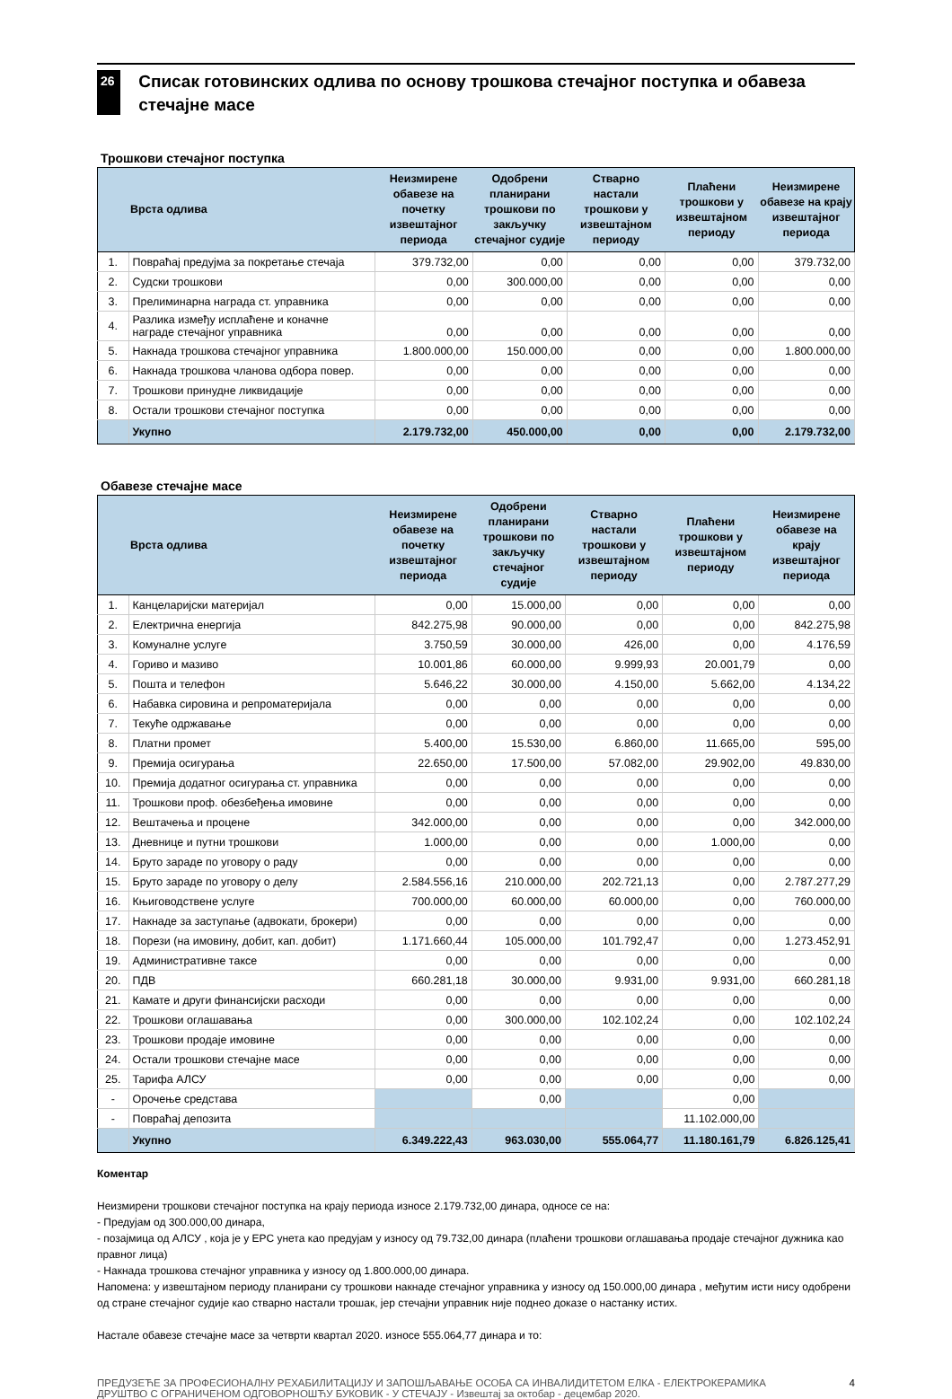26
Списак готовинских одлива по основу трошкова стечајног поступка и обавеза стечајне масе
Трошкови стечајног поступка
| | Врста одлива | Неизмирене обавезе на почетку извештајног периода | Одобрени планирани трошкови по закључку стечајног судије | Стварно настали трошкови у извештајном периоду | Плаћени трошкови у извештајном периоду | Неизмирене обавезе на крају извештајног периода |
| --- | --- | --- | --- | --- | --- | --- |
| 1. | Повраћај предујма за покретање стечаја | 379.732,00 | 0,00 | 0,00 | 0,00 | 379.732,00 |
| 2. | Судски трошкови | 0,00 | 300.000,00 | 0,00 | 0,00 | 0,00 |
| 3. | Прелиминарна награда ст. управника | 0,00 | 0,00 | 0,00 | 0,00 | 0,00 |
| 4. | Разлика између исплаћене и коначне награде стечајног управника | 0,00 | 0,00 | 0,00 | 0,00 | 0,00 |
| 5. | Накнада трошкова стечајног управника | 1.800.000,00 | 150.000,00 | 0,00 | 0,00 | 1.800.000,00 |
| 6. | Накнада трошкова чланова одбора повер. | 0,00 | 0,00 | 0,00 | 0,00 | 0,00 |
| 7. | Трошкови принудне ликвидације | 0,00 | 0,00 | 0,00 | 0,00 | 0,00 |
| 8. | Остали трошкови стечајног поступка | 0,00 | 0,00 | 0,00 | 0,00 | 0,00 |
| | Укупно | 2.179.732,00 | 450.000,00 | 0,00 | 0,00 | 2.179.732,00 |
Обавезе стечајне масе
| | Врста одлива | Неизмирене обавезе на почетку извештајног периода | Одобрени планирани трошкови по закључку стечајног судије | Стварно настали трошкови у извештајном периоду | Плаћени трошкови у извештајном периоду | Неизмирене обавезе на крају извештајног периода |
| --- | --- | --- | --- | --- | --- | --- |
| 1. | Канцеларијски материјал | 0,00 | 15.000,00 | 0,00 | 0,00 | 0,00 |
| 2. | Електрична енергија | 842.275,98 | 90.000,00 | 0,00 | 0,00 | 842.275,98 |
| 3. | Комуналне услуге | 3.750,59 | 30.000,00 | 426,00 | 0,00 | 4.176,59 |
| 4. | Гориво и мазиво | 10.001,86 | 60.000,00 | 9.999,93 | 20.001,79 | 0,00 |
| 5. | Пошта и телефон | 5.646,22 | 30.000,00 | 4.150,00 | 5.662,00 | 4.134,22 |
| 6. | Набавка сировина и репроматеријала | 0,00 | 0,00 | 0,00 | 0,00 | 0,00 |
| 7. | Текуће одржавање | 0,00 | 0,00 | 0,00 | 0,00 | 0,00 |
| 8. | Платни промет | 5.400,00 | 15.530,00 | 6.860,00 | 11.665,00 | 595,00 |
| 9. | Премија осигурања | 22.650,00 | 17.500,00 | 57.082,00 | 29.902,00 | 49.830,00 |
| 10. | Премија додатног осигурања ст. управника | 0,00 | 0,00 | 0,00 | 0,00 | 0,00 |
| 11. | Трошкови проф. обезбеђења имовине | 0,00 | 0,00 | 0,00 | 0,00 | 0,00 |
| 12. | Вештачења и процене | 342.000,00 | 0,00 | 0,00 | 0,00 | 342.000,00 |
| 13. | Дневнице и путни трошкови | 1.000,00 | 0,00 | 0,00 | 1.000,00 | 0,00 |
| 14. | Бруто зараде по уговору о раду | 0,00 | 0,00 | 0,00 | 0,00 | 0,00 |
| 15. | Бруто зараде по уговору о делу | 2.584.556,16 | 210.000,00 | 202.721,13 | 0,00 | 2.787.277,29 |
| 16. | Књиговодствене услуге | 700.000,00 | 60.000,00 | 60.000,00 | 0,00 | 760.000,00 |
| 17. | Накнаде за заступање (адвокати, брокери) | 0,00 | 0,00 | 0,00 | 0,00 | 0,00 |
| 18. | Порези (на имовину, добит, кап. добит) | 1.171.660,44 | 105.000,00 | 101.792,47 | 0,00 | 1.273.452,91 |
| 19. | Административне таксе | 0,00 | 0,00 | 0,00 | 0,00 | 0,00 |
| 20. | ПДВ | 660.281,18 | 30.000,00 | 9.931,00 | 9.931,00 | 660.281,18 |
| 21. | Камате и други финансијски расходи | 0,00 | 0,00 | 0,00 | 0,00 | 0,00 |
| 22. | Трошкови оглашавања | 0,00 | 300.000,00 | 102.102,24 | 0,00 | 102.102,24 |
| 23. | Трошкови продаје имовине | 0,00 | 0,00 | 0,00 | 0,00 | 0,00 |
| 24. | Остали трошкови стечајне масе | 0,00 | 0,00 | 0,00 | 0,00 | 0,00 |
| 25. | Тарифа АЛСУ | 0,00 | 0,00 | 0,00 | 0,00 | 0,00 |
| - | Орочење средстава | | 0,00 | | 0,00 | |
| - | Повраћај депозита | | | | 11.102.000,00 | |
| | Укупно | 6.349.222,43 | 963.030,00 | 555.064,77 | 11.180.161,79 | 6.826.125,41 |
Коментар
Неизмирени трошкови стечајног поступка на крају периода износе 2.179.732,00 динара, односе се на:
- Предујам од 300.000,00 динара,
- позајмица од АЛСУ , која је у ЕРС унета као предујам у износу од 79.732,00 динара (плаћени трошкови оглашавања продаје стечајног дужника као правног лица)
- Накнада трошкова стечајног управника у износу од 1.800.000,00 динара.
Напомена: у извештајном периоду планирани су трошкови накнаде стечајног управника у износу од 150.000,00 динара , међутим исти нису одобрени од стране стечајног судије као стварно настали трошак, јер стечајни управник није поднео доказе о настанку истих.
Настале обавезе стечајне масе за четврти квартал 2020. износе 555.064,77 динара и то:
ПРЕДУЗЕЋЕ ЗА ПРОФЕСИОНАЛНУ РЕХАБИЛИТАЦИЈУ И ЗАПОШЉАВАЊЕ ОСОБА СА ИНВАЛИДИТЕТОМ ЕЛКА - ЕЛЕКТРОКЕРАМИКА ДРУШТВО С ОГРАНИЧЕНОМ ОДГОВОРНОШЋУ БУКОВИК - У СТЕЧАЈУ - Извештај за октобар - децембар 2020.
4